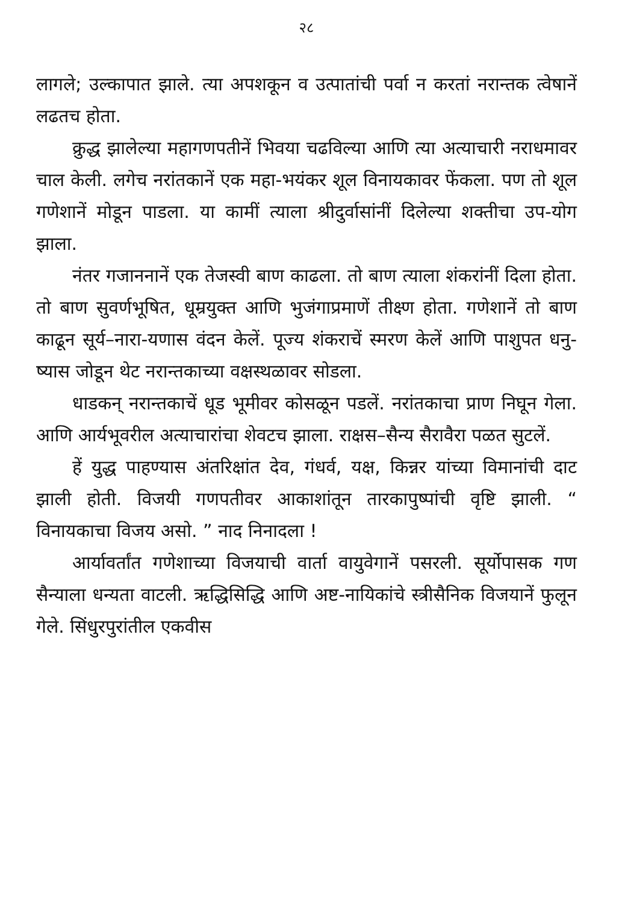२८
लागले; उल्कापात झाले. त्या अपशकून व उत्पातांची पर्वा न करतां नरान्तक त्वेषानें लढतच होता.
क्रुद्ध झालेल्या महागणपतीनें भिवया चढविल्या आणि त्या अत्याचारी नराधमावर चाल केली. लगेच नरांतकानें एक महा-भयंकर शूल विनायकावर फेंकला. पण तो शूल गणेशानें मोडून पाडला. या कामीं त्याला श्रीदुर्वासांनीं दिलेल्या शक्तीचा उप-योग झाला.
नंतर गजाननानें एक तेजस्वी बाण काढला. तो बाण त्याला शंकरांनीं दिला होता. तो बाण सुवर्णभूषित, धूम्रयुक्त आणि भुजंगाप्रमाणें तीक्ष्ण होता. गणेशानें तो बाण काढून सूर्य–नारा-यणास वंदन केलें. पूज्य शंकराचें स्मरण केलें आणि पाशुपत धनु-ष्यास जोडून थेट नरान्तकाच्या वक्षस्थळावर सोडला.
धाडकन् नरान्तकाचें धूड भूमीवर कोसळून पडलें. नरांतकाचा प्राण निघून गेला. आणि आर्यभूवरील अत्याचारांचा शेवटच झाला. राक्षस–सैन्य सैरावैरा पळत सुटलें.
हें युद्ध पाहण्यास अंतरिक्षांत देव, गंधर्व, यक्ष, किन्नर यांच्या विमानांची दाट झाली होती. विजयी गणपतीवर आकाशांतून तारकापुष्पांची वृष्टि झाली. “ विनायकाचा विजय असो. ” नाद निनादला !
आर्यावर्तांत गणेशाच्या विजयाची वार्ता वायुवेगानें पसरली. सूर्योपासक गण सैन्याला धन्यता वाटली. ऋद्धिसिद्धि आणि अष्ट-नायिकांचे स्त्रीसैनिक विजयानें फुलून गेले. सिंधुरपुरांतील एकवीस